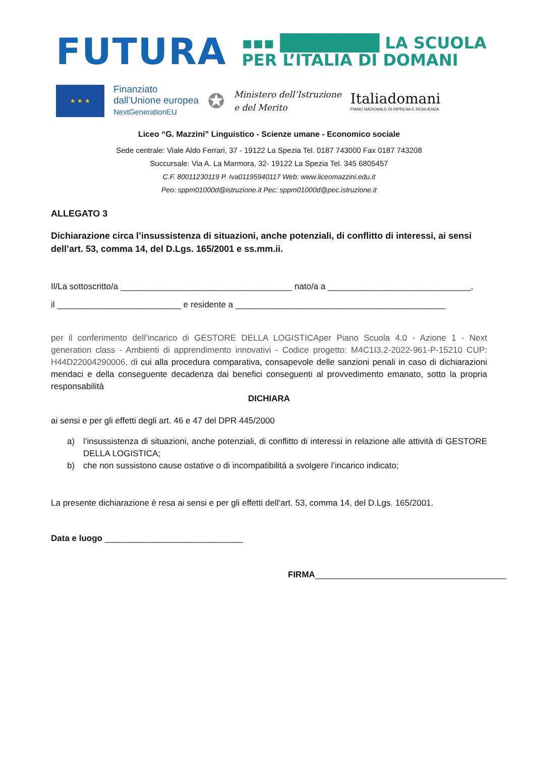FUTURA
▪▪▪ ████████ LA SCUOLA
PER L’ITALIA DI DOMANI
★ ★ ★
Finanziato
dall’Unione europea
NextGenerationEU
✪
Ministero dell’Istruzione
e del Merito
Italiadomani
PIANO NAZIONALE DI RIPRESA E RESILIENZA
Liceo “G. Mazzini” Linguistico - Scienze umane - Economico sociale
Sede centrale: Viale Aldo Ferrari, 37 - 19122 La Spezia Tel. 0187 743000 Fax 0187 743208
Succursale: Via A. La Marmora, 32- 19122 La Spezia Tel. 345 6805457
C.F. 80011230119 P. Iva01195940117 Web: www.liceomazzini.edu.it
Peo: sppm01000d@istruzione.it Pec: sppm01000d@pec.istruzione.it
ALLEGATO 3
Dichiarazione circa l’insussistenza di situazioni, anche potenziali, di conflitto di interessi, ai sensi dell’art. 53, comma 14, del D.Lgs. 165/2001 e ss.mm.ii.
Il/La sottoscritto/a ____________________________________ nato/a a ______________________________,
il __________________________ e residente a ____________________________________________
per il conferimento dell’incarico di GESTORE DELLA LOGISTICAper Piano Scuola 4.0 - Azione 1 - Next generation class - Ambienti di apprendimento innovativi - Codice progetto: M4C1I3.2-2022-961-P-15210 CUP: H44D22004290006, di cui alla procedura comparativa, consapevole delle sanzioni penali in caso di dichiarazioni mendaci e della conseguente decadenza dai benefici conseguenti al provvedimento emanato, sotto la propria responsabilità
DICHIARA
ai sensi e per gli effetti degli art. 46 e 47 del DPR 445/2000
a) l’insussistenza di situazioni, anche potenziali, di conflitto di interessi in relazione alle attività di GESTORE DELLA LOGISTICA;
b) che non sussistono cause ostative o di incompatibilità a svolgere l’incarico indicato;
La presente dichiarazione è resa ai sensi e per gli effetti dell’art. 53, comma 14, del D.Lgs. 165/2001.
Data e luogo _____________________________
FIRMA________________________________________